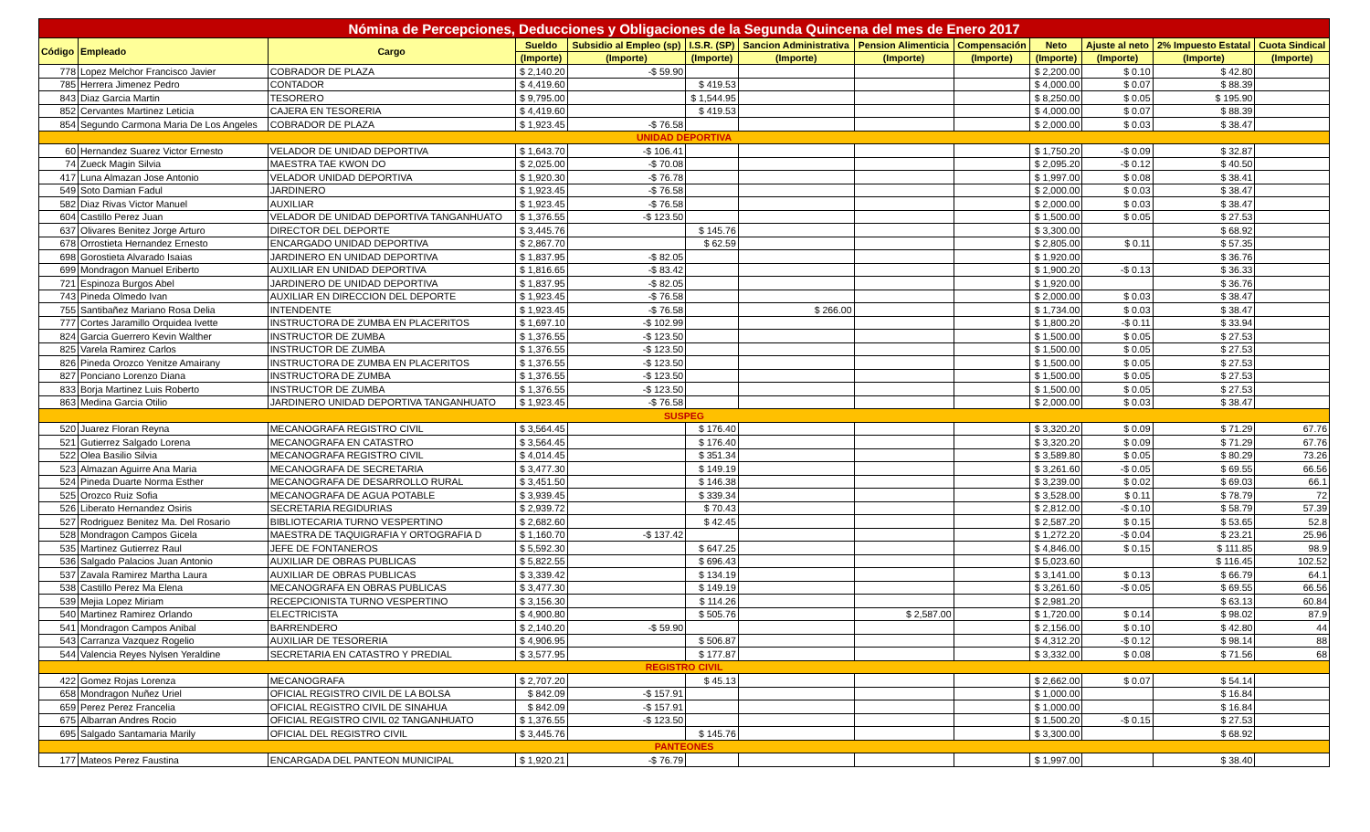| Nómina de Percepciones, Deducciones y Obligaciones de la Segunda Quincena del mes de Enero 2017 | | | | | | | | | | | | |
| Código | Empleado | Cargo | Sueldo | Subsidio al Empleo (sp) | I.S.R. (SP) | Sancion Administrativa | Pension Alimenticia | Compensación | Neto | Ajuste al neto | 2% Impuesto Estatal | Cuota Sindical |
| | | | (Importe) | (Importe) | (Importe) | (Importe) | (Importe) | (Importe) | (Importe) | (Importe) | (Importe) | (Importe) |
| 778 | Lopez Melchor Francisco Javier | COBRADOR DE PLAZA | $ 2,140.20 | -$ 59.90 | | | | | $ 2,200.00 | $ 0.10 | $ 42.80 | |
| 785 | Herrera Jimenez Pedro | CONTADOR | $ 4,419.60 | | $ 419.53 | | | | $ 4,000.00 | $ 0.07 | $ 88.39 | |
| 843 | Diaz Garcia Martin | TESORERO | $ 9,795.00 | | $ 1,544.95 | | | | $ 8,250.00 | $ 0.05 | $ 195.90 | |
| 852 | Cervantes Martinez Leticia | CAJERA EN TESORERIA | $ 4,419.60 | | $ 419.53 | | | | $ 4,000.00 | $ 0.07 | $ 88.39 | |
| 854 | Segundo Carmona Maria De Los Angeles | COBRADOR DE PLAZA | $ 1,923.45 | -$ 76.58 | | | | | $ 2,000.00 | $ 0.03 | $ 38.47 | |
| UNIDAD DEPORTIVA | | | | | | | | | | | | |
| 60 | Hernandez Suarez Victor Ernesto | VELADOR DE UNIDAD DEPORTIVA | $ 1,643.70 | -$ 106.41 | | | | | $ 1,750.20 | -$ 0.09 | $ 32.87 | |
| 74 | Zueck Magin Silvia | MAESTRA TAE KWON DO | $ 2,025.00 | -$ 70.08 | | | | | $ 2,095.20 | -$ 0.12 | $ 40.50 | |
| 417 | Luna Almazan Jose Antonio | VELADOR UNIDAD DEPORTIVA | $ 1,920.30 | -$ 76.78 | | | | | $ 1,997.00 | $ 0.08 | $ 38.41 | |
| 549 | Soto Damian Fadul | JARDINERO | $ 1,923.45 | -$ 76.58 | | | | | $ 2,000.00 | $ 0.03 | $ 38.47 | |
| 582 | Diaz Rivas Victor Manuel | AUXILIAR | $ 1,923.45 | -$ 76.58 | | | | | $ 2,000.00 | $ 0.03 | $ 38.47 | |
| 604 | Castillo Perez Juan | VELADOR DE UNIDAD DEPORTIVA TANGANHUATO | $ 1,376.55 | -$ 123.50 | | | | | $ 1,500.00 | $ 0.05 | $ 27.53 | |
| 637 | Olivares Benitez Jorge Arturo | DIRECTOR DEL DEPORTE | $ 3,445.76 | | $ 145.76 | | | | $ 3,300.00 | | $ 68.92 | |
| 678 | Orrostieta Hernandez Ernesto | ENCARGADO UNIDAD DEPORTIVA | $ 2,867.70 | | $ 62.59 | | | | $ 2,805.00 | $ 0.11 | $ 57.35 | |
| 698 | Gorostieta Alvarado Isaias | JARDINERO EN UNIDAD DEPORTIVA | $ 1,837.95 | -$ 82.05 | | | | | $ 1,920.00 | | $ 36.76 | |
| 699 | Mondragon Manuel Eriberto | AUXILIAR EN UNIDAD DEPORTIVA | $ 1,816.65 | -$ 83.42 | | | | | $ 1,900.20 | -$ 0.13 | $ 36.33 | |
| 721 | Espinoza Burgos Abel | JARDINERO DE UNIDAD DEPORTIVA | $ 1,837.95 | -$ 82.05 | | | | | $ 1,920.00 | | $ 36.76 | |
| 743 | Pineda Olmedo Ivan | AUXILIAR EN DIRECCION DEL DEPORTE | $ 1,923.45 | -$ 76.58 | | | | | $ 2,000.00 | $ 0.03 | $ 38.47 | |
| 755 | Santibañez Mariano Rosa Delia | INTENDENTE | $ 1,923.45 | -$ 76.58 | | $ 266.00 | | | $ 1,734.00 | $ 0.03 | $ 38.47 | |
| 777 | Cortes Jaramillo Orquidea Ivette | INSTRUCTORA DE ZUMBA EN PLACERITOS | $ 1,697.10 | -$ 102.99 | | | | | $ 1,800.20 | -$ 0.11 | $ 33.94 | |
| 824 | Garcia Guerrero Kevin Walther | INSTRUCTOR DE ZUMBA | $ 1,376.55 | -$ 123.50 | | | | | $ 1,500.00 | $ 0.05 | $ 27.53 | |
| 825 | Varela Ramirez Carlos | INSTRUCTOR DE ZUMBA | $ 1,376.55 | -$ 123.50 | | | | | $ 1,500.00 | $ 0.05 | $ 27.53 | |
| 826 | Pineda Orozco Yenitze Amairany | INSTRUCTORA DE ZUMBA EN PLACERITOS | $ 1,376.55 | -$ 123.50 | | | | | $ 1,500.00 | $ 0.05 | $ 27.53 | |
| 827 | Ponciano Lorenzo Diana | INSTRUCTORA DE ZUMBA | $ 1,376.55 | -$ 123.50 | | | | | $ 1,500.00 | $ 0.05 | $ 27.53 | |
| 833 | Borja Martinez Luis Roberto | INSTRUCTOR DE ZUMBA | $ 1,376.55 | -$ 123.50 | | | | | $ 1,500.00 | $ 0.05 | $ 27.53 | |
| 863 | Medina Garcia Otilio | JARDINERO UNIDAD DEPORTIVA TANGANHUATO | $ 1,923.45 | -$ 76.58 | | | | | $ 2,000.00 | $ 0.03 | $ 38.47 | |
| SUSPEG | | | | | | | | | | | | |
| 520 | Juarez Floran Reyna | MECANOGRAFA REGISTRO CIVIL | $ 3,564.45 | | $ 176.40 | | | | $ 3,320.20 | $ 0.09 | $ 71.29 | 67.76 |
| 521 | Gutierrez Salgado Lorena | MECANOGRAFA EN CATASTRO | $ 3,564.45 | | $ 176.40 | | | | $ 3,320.20 | $ 0.09 | $ 71.29 | 67.76 |
| 522 | Olea Basilio Silvia | MECANOGRAFA REGISTRO CIVIL | $ 4,014.45 | | $ 351.34 | | | | $ 3,589.80 | $ 0.05 | $ 80.29 | 73.26 |
| 523 | Almazan Aguirre Ana Maria | MECANOGRAFA DE SECRETARIA | $ 3,477.30 | | $ 149.19 | | | | $ 3,261.60 | -$ 0.05 | $ 69.55 | 66.56 |
| 524 | Pineda Duarte Norma Esther | MECANOGRAFA DE DESARROLLO RURAL | $ 3,451.50 | | $ 146.38 | | | | $ 3,239.00 | $ 0.02 | $ 69.03 | 66.1 |
| 525 | Orozco Ruiz Sofia | MECANOGRAFA DE AGUA POTABLE | $ 3,939.45 | | $ 339.34 | | | | $ 3,528.00 | $ 0.11 | $ 78.79 | 72 |
| 526 | Liberato Hernandez Osiris | SECRETARIA REGIDURIAS | $ 2,939.72 | | $ 70.43 | | | | $ 2,812.00 | -$ 0.10 | $ 58.79 | 57.39 |
| 527 | Rodriguez Benitez Ma. Del Rosario | BIBLIOTECARIA TURNO VESPERTINO | $ 2,682.60 | | $ 42.45 | | | | $ 2,587.20 | $ 0.15 | $ 53.65 | 52.8 |
| 528 | Mondragon Campos Gicela | MAESTRA DE TAQUIGRAFIA Y ORTOGRAFIA D | $ 1,160.70 | -$ 137.42 | | | | | $ 1,272.20 | -$ 0.04 | $ 23.21 | 25.96 |
| 535 | Martinez Gutierrez Raul | JEFE DE FONTANEROS | $ 5,592.30 | | $ 647.25 | | | | $ 4,846.00 | $ 0.15 | $ 111.85 | 98.9 |
| 536 | Salgado Palacios Juan Antonio | AUXILIAR DE OBRAS PUBLICAS | $ 5,822.55 | | $ 696.43 | | | | $ 5,023.60 | | $ 116.45 | 102.52 |
| 537 | Zavala Ramirez Martha Laura | AUXILIAR DE OBRAS PUBLICAS | $ 3,339.42 | | $ 134.19 | | | | $ 3,141.00 | $ 0.13 | $ 66.79 | 64.1 |
| 538 | Castillo Perez Ma Elena | MECANOGRAFA EN OBRAS PUBLICAS | $ 3,477.30 | | $ 149.19 | | | | $ 3,261.60 | -$ 0.05 | $ 69.55 | 66.56 |
| 539 | Mejia Lopez Miriam | RECEPCIONISTA TURNO VESPERTINO | $ 3,156.30 | | $ 114.26 | | | | $ 2,981.20 | | $ 63.13 | 60.84 |
| 540 | Martinez Ramirez Orlando | ELECTRICISTA | $ 4,900.80 | | $ 505.76 | | $ 2,587.00 | | $ 1,720.00 | $ 0.14 | $ 98.02 | 87.9 |
| 541 | Mondragon Campos Anibal | BARRENDERO | $ 2,140.20 | -$ 59.90 | | | | | $ 2,156.00 | $ 0.10 | $ 42.80 | 44 |
| 543 | Carranza Vazquez Rogelio | AUXILIAR DE TESORERIA | $ 4,906.95 | | $ 506.87 | | | | $ 4,312.20 | -$ 0.12 | $ 98.14 | 88 |
| 544 | Valencia Reyes Nylsen Yeraldine | SECRETARIA EN CATASTRO Y PREDIAL | $ 3,577.95 | | $ 177.87 | | | | $ 3,332.00 | $ 0.08 | $ 71.56 | 68 |
| REGISTRO CIVIL | | | | | | | | | | | | |
| 422 | Gomez Rojas Lorenza | MECANOGRAFA | $ 2,707.20 | | $ 45.13 | | | | $ 2,662.00 | $ 0.07 | $ 54.14 | |
| 658 | Mondragon Nuñez Uriel | OFICIAL REGISTRO CIVIL DE LA BOLSA | $ 842.09 | -$ 157.91 | | | | | $ 1,000.00 | | $ 16.84 | |
| 659 | Perez Perez Francelia | OFICIAL REGISTRO CIVIL DE SINAHUA | $ 842.09 | -$ 157.91 | | | | | $ 1,000.00 | | $ 16.84 | |
| 675 | Albarran Andres Rocio | OFICIAL REGISTRO CIVIL 02 TANGANHUATO | $ 1,376.55 | -$ 123.50 | | | | | $ 1,500.20 | -$ 0.15 | $ 27.53 | |
| 695 | Salgado Santamaria Marily | OFICIAL DEL REGISTRO CIVIL | $ 3,445.76 | | $ 145.76 | | | | $ 3,300.00 | | $ 68.92 | |
| PANTEONES | | | | | | | | | | | | |
| 177 | Mateos Perez Faustina | ENCARGADA DEL PANTEON MUNICIPAL | $ 1,920.21 | -$ 76.79 | | | | | $ 1,997.00 | | $ 38.40 | |